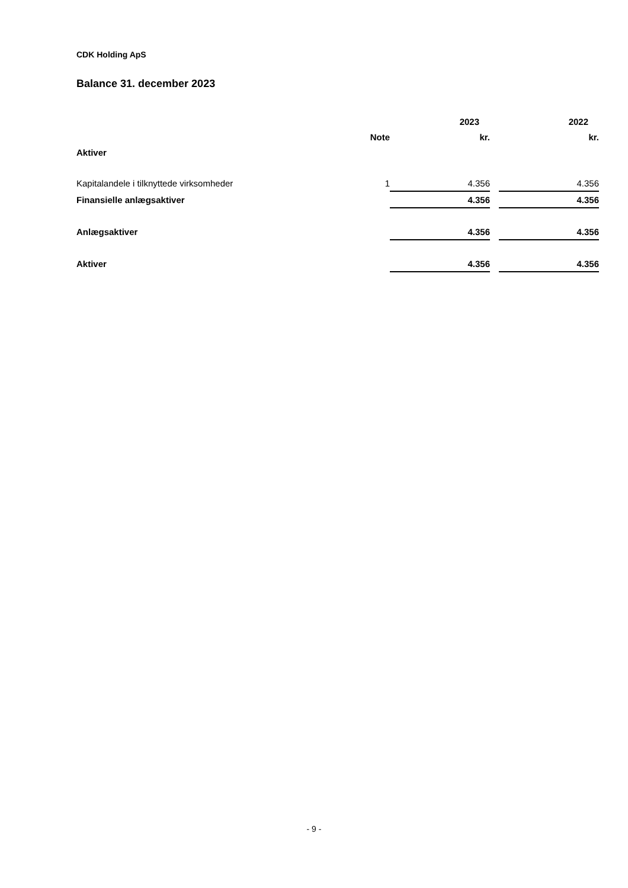CDK Holding ApS
Balance 31. december 2023
| | | 2023 | | 2022 |
| --- | --- | --- | --- | --- |
| | Note | kr. | | kr. |
| Aktiver | | | | |
| Kapitalandele i tilknyttede virksomheder | 1 | 4.356 | | 4.356 |
| Finansielle anlægsaktiver | | 4.356 | | 4.356 |
| Anlægsaktiver | | 4.356 | | 4.356 |
| Aktiver | | 4.356 | | 4.356 |
- 9 -